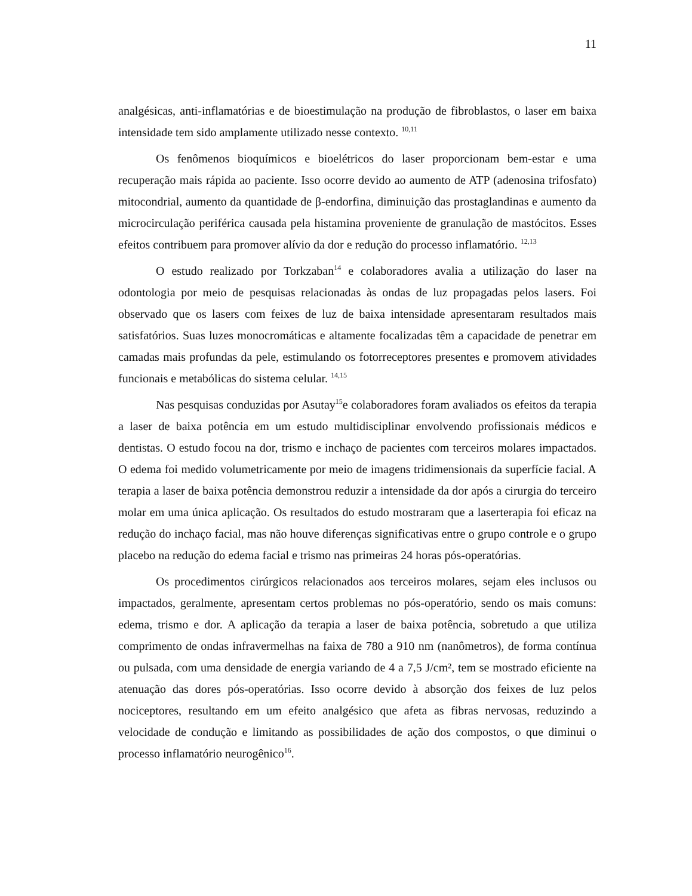11
analgésicas, anti-inflamatórias e de bioestimulação na produção de fibroblastos, o laser em baixa intensidade tem sido amplamente utilizado nesse contexto. <sup>10,11</sup>
Os fenômenos bioquímicos e bioelétricos do laser proporcionam bem-estar e uma recuperação mais rápida ao paciente. Isso ocorre devido ao aumento de ATP (adenosina trifosfato) mitocondrial, aumento da quantidade de β-endorfina, diminuição das prostaglandinas e aumento da microcirculação periférica causada pela histamina proveniente de granulação de mastócitos. Esses efeitos contribuem para promover alívio da dor e redução do processo inflamatório. <sup>12,13</sup>
O estudo realizado por Torkzaban<sup>14</sup> e colaboradores avalia a utilização do laser na odontologia por meio de pesquisas relacionadas às ondas de luz propagadas pelos lasers. Foi observado que os lasers com feixes de luz de baixa intensidade apresentaram resultados mais satisfatórios. Suas luzes monocromáticas e altamente focalizadas têm a capacidade de penetrar em camadas mais profundas da pele, estimulando os fotorreceptores presentes e promovem atividades funcionais e metabólicas do sistema celular. <sup>14,15</sup>
Nas pesquisas conduzidas por Asutay<sup>15</sup>e colaboradores foram avaliados os efeitos da terapia a laser de baixa potência em um estudo multidisciplinar envolvendo profissionais médicos e dentistas. O estudo focou na dor, trismo e inchaço de pacientes com terceiros molares impactados. O edema foi medido volumetricamente por meio de imagens tridimensionais da superfície facial. A terapia a laser de baixa potência demonstrou reduzir a intensidade da dor após a cirurgia do terceiro molar em uma única aplicação. Os resultados do estudo mostraram que a laserterapia foi eficaz na redução do inchaço facial, mas não houve diferenças significativas entre o grupo controle e o grupo placebo na redução do edema facial e trismo nas primeiras 24 horas pós-operatórias.
Os procedimentos cirúrgicos relacionados aos terceiros molares, sejam eles inclusos ou impactados, geralmente, apresentam certos problemas no pós-operatório, sendo os mais comuns: edema, trismo e dor. A aplicação da terapia a laser de baixa potência, sobretudo a que utiliza comprimento de ondas infravermelhas na faixa de 780 a 910 nm (nanômetros), de forma contínua ou pulsada, com uma densidade de energia variando de 4 a 7,5 J/cm², tem se mostrado eficiente na atenuação das dores pós-operatórias. Isso ocorre devido à absorção dos feixes de luz pelos nociceptores, resultando em um efeito analgésico que afeta as fibras nervosas, reduzindo a velocidade de condução e limitando as possibilidades de ação dos compostos, o que diminui o processo inflamatório neurogênico<sup>16</sup>.